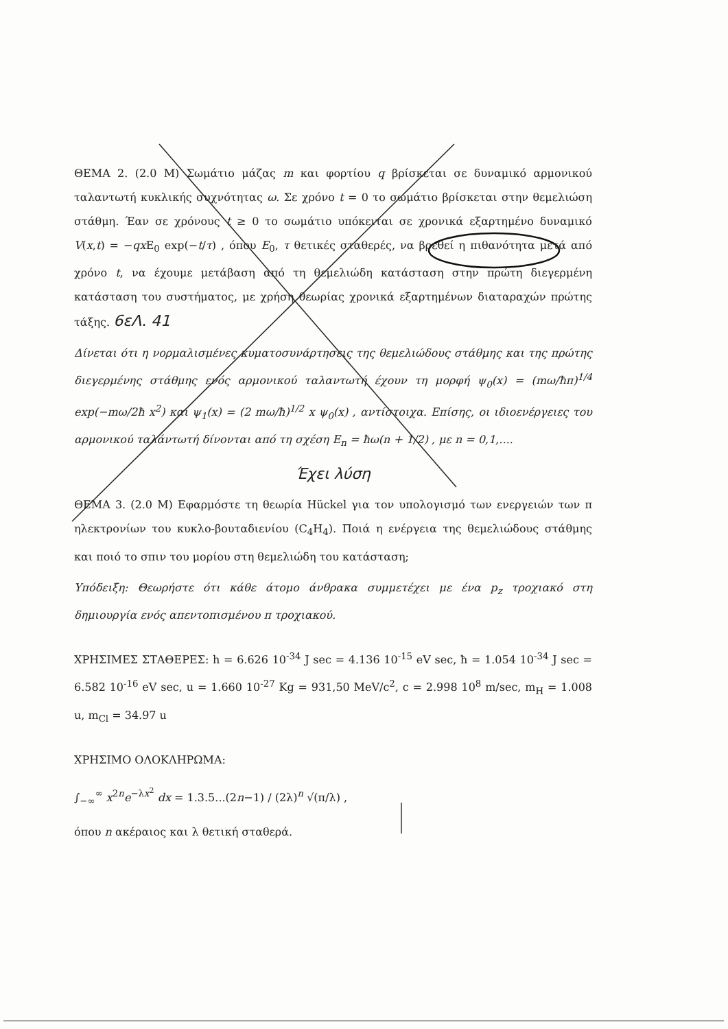ΘΕΜΑ 2. (2.0 Μ) Σωμάτιο μάζας m και φορτίου q βρίσκεται σε δυναμικό αρμονικού ταλαντωτή κυκλικής συχνότητας ω. Σε χρόνο t = 0 το σωμάτιο βρίσκεται στην θεμελιώση στάθμη. Έαν σε χρόνους t ≥ 0 το σωμάτιο υπόκειται σε χρονικά εξαρτημένο δυναμικό V(x,t) = −qx E<sub>0</sub> exp(−t/τ) , όπου E<sub>0</sub>, τ θετικές σταθερές, να βρεθεί η πιθανότητα μετά από χρόνο t, να έχουμε μετάβαση από τη θεμελιώδη κατάσταση στην πρώτη διεγερμένη κατάσταση του συστήματος, με χρήση θεωρίας χρονικά εξαρτημένων διαταραχών πρώτης τάξης. 6εΛ. 41
Δίνεται ότι η νορμαλισμένες κυματοσυνάρτησεις της θεμελιώδους στάθμης και της πρώτης διεγερμένης στάθμης ενός αρμονικού ταλαντωτή έχουν τη μορφή ψ<sub>0</sub>(x) = (mω/ħπ)<sup>1/4</sup> exp(−mω/2ħ x<sup>2</sup>) και ψ<sub>1</sub>(x) = (2 mω/ħ)<sup>1/2</sup> x ψ<sub>0</sub>(x) , αντίστοιχα. Επίσης, οι ιδιοενέργειες του αρμονικού ταλάντωτή δίνονται από τη σχέση E<sub>n</sub> = ħω(n + 1/2) , με n = 0,1,....
Έχει λύση
ΘΕΜΑ 3. (2.0 Μ) Εφαρμόστε τη θεωρία Hückel για τον υπολογισμό των ενεργειών των π ηλεκτρονίων του κυκλο-βουταδιενίου (C<sub>4</sub>H<sub>4</sub>). Ποιά η ενέργεια της θεμελιώδους στάθμης και ποιό το σπιν του μορίου στη θεμελιώδη του κατάσταση;
Υπόδειξη: Θεωρήστε ότι κάθε άτομο άνθρακα συμμετέχει με ένα p<sub>z</sub> τροχιακό στη δημιουργία ενός απεντοπισμένου π τροχιακού.
ΧΡΗΣΙΜΕΣ ΣΤΑΘΕΡΕΣ: h = 6.626 10<sup>-34</sup> J sec = 4.136 10<sup>-15</sup> eV sec, ħ = 1.054 10<sup>-34</sup> J sec = 6.582 10<sup>-16</sup> eV sec, u = 1.660 10<sup>-27</sup> Kg = 931,50 MeV/c<sup>2</sup>, c = 2.998 10<sup>8</sup> m/sec, m<sub>H</sub> = 1.008 u, m<sub>Cl</sub> = 34.97 u
ΧΡΗΣΙΜΟ ΟΛΟΚΛΗΡΩΜΑ:
∫<sub>−∞</sub><sup>∞</sup> x<sup>2n</sup>e<sup>−λx<sup>2</sup></sup> dx = 1.3.5...(2n−1) / (2λ)<sup>n</sup> √(π/λ) ,
όπου n ακέραιος και λ θετική σταθερά.